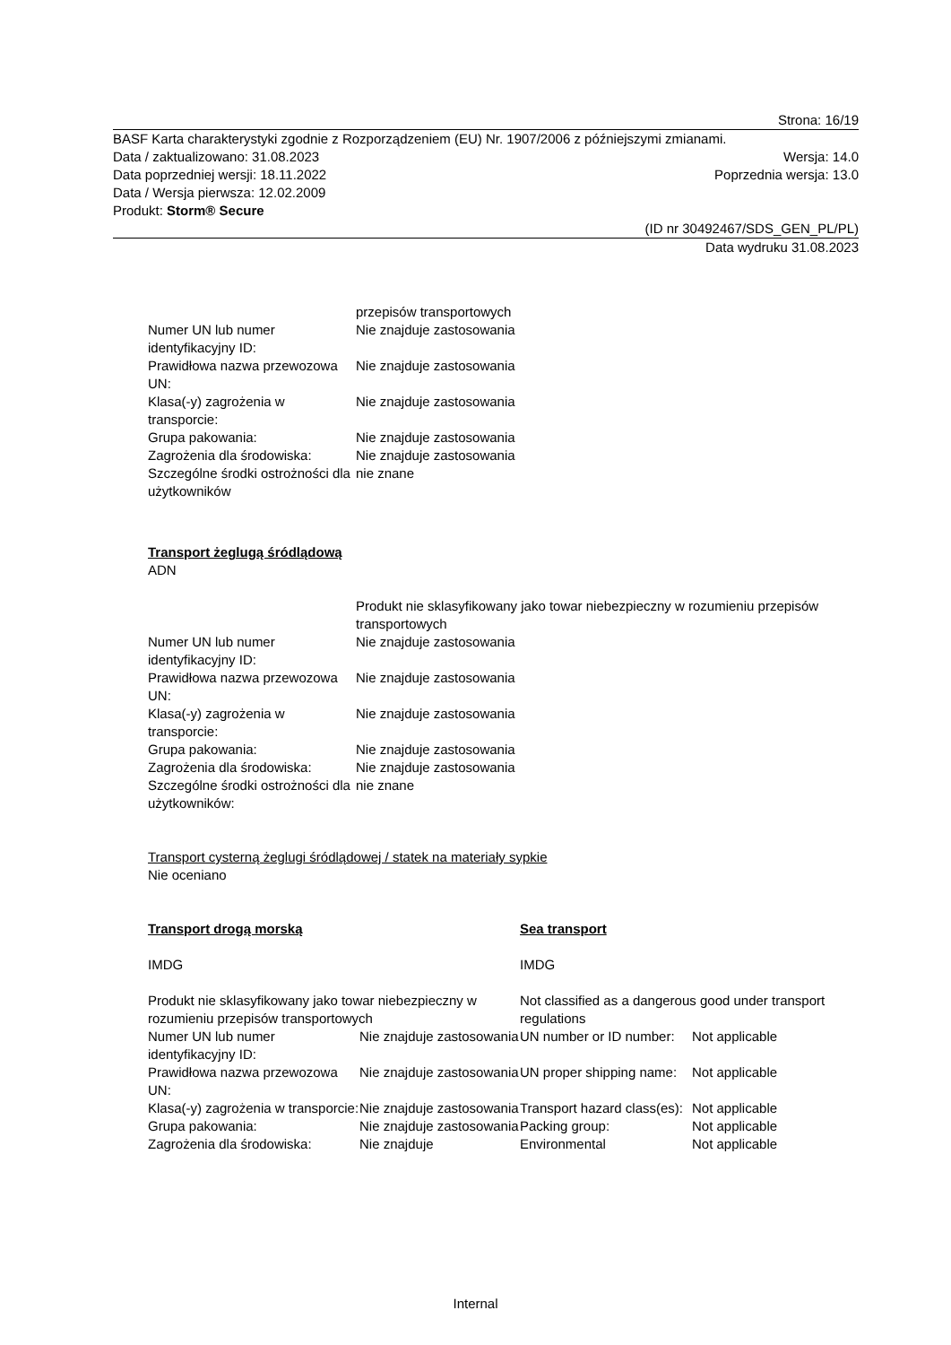Strona: 16/19
BASF Karta charakterystyki zgodnie z Rozporządzeniem (EU) Nr. 1907/2006 z późniejszymi zmianami.
Data / zaktualizowano: 31.08.2023 Wersja: 14.0
Data poprzedniej wersji: 18.11.2022 Poprzednia wersja: 13.0
Data / Wersja pierwsza: 12.02.2009
Produkt: Storm® Secure
(ID nr 30492467/SDS_GEN_PL/PL)
Data wydruku 31.08.2023
| | przepisów transportowych |
| Numer UN lub numer identyfikacyjny ID: | Nie znajduje zastosowania |
| Prawidłowa nazwa przewozowa UN: | Nie znajduje zastosowania |
| Klasa(-y) zagrożenia w transporcie: | Nie znajduje zastosowania |
| Grupa pakowania: | Nie znajduje zastosowania |
| Zagrożenia dla środowiska: | Nie znajduje zastosowania |
| Szczególne środki ostrożności dla użytkowników | nie znane |
Transport żeglugą śródlądową
ADN
| | Produkt nie sklasyfikowany jako towar niebezpieczny w rozumieniu przepisów transportowych |
| Numer UN lub numer identyfikacyjny ID: | Nie znajduje zastosowania |
| Prawidłowa nazwa przewozowa UN: | Nie znajduje zastosowania |
| Klasa(-y) zagrożenia w transporcie: | Nie znajduje zastosowania |
| Grupa pakowania: | Nie znajduje zastosowania |
| Zagrożenia dla środowiska: | Nie znajduje zastosowania |
| Szczególne środki ostrożności dla użytkowników: | nie znane |
Transport cysterną żeglugi śródlądowej / statek na materiały sypkie
Nie oceniano
| Transport drogą morską | | Sea transport | |
| IMDG | | IMDG | |
| Produkt nie sklasyfikowany jako towar niebezpieczny w rozumieniu przepisów transportowych | | Not classified as a dangerous good under transport regulations | |
| Numer UN lub numer identyfikacyjny ID: | Nie znajduje zastosowania | UN number or ID number: | Not applicable |
| Prawidłowa nazwa przewozowa UN: | Nie znajduje zastosowania | UN proper shipping name: | Not applicable |
| Klasa(-y) zagrożenia w transporcie: | Nie znajduje zastosowania | Transport hazard class(es): | Not applicable |
| Grupa pakowania: | Nie znajduje zastosowania | Packing group: | Not applicable |
| Zagrożenia dla środowiska: | Nie znajduje | Environmental | Not applicable |
Internal